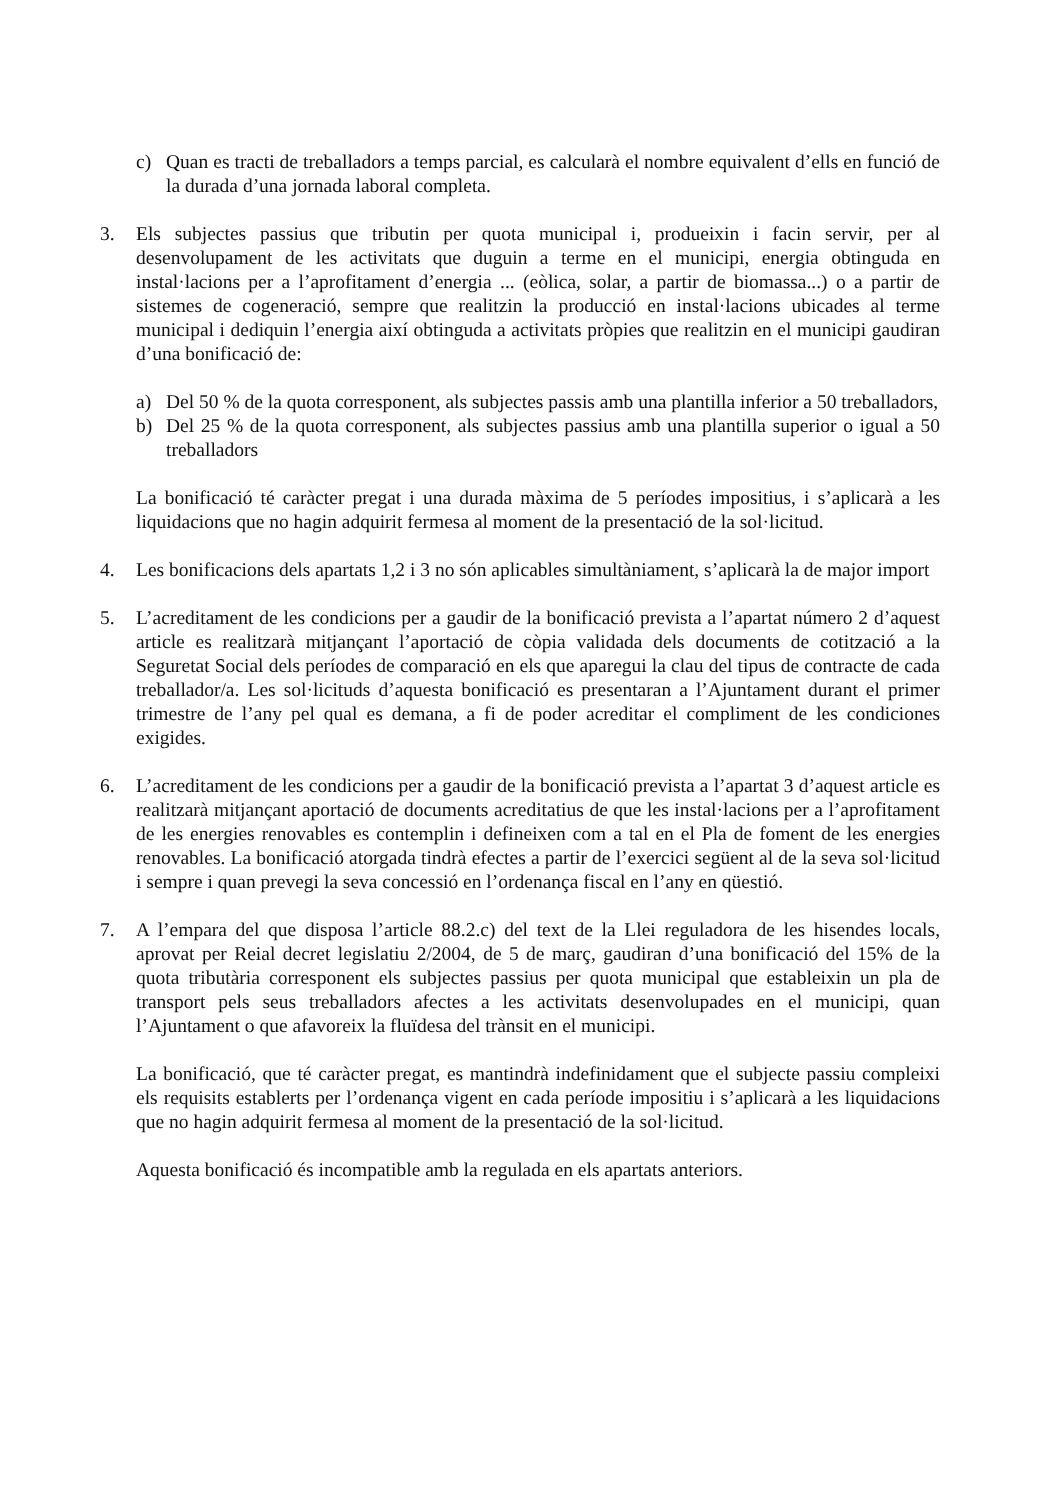c) Quan es tracti de treballadors a temps parcial, es calcularà el nombre equivalent d’ells en funció de la durada d’una jornada laboral completa.
3. Els subjectes passius que tributin per quota municipal i, produeixin i facin servir, per al desenvolupament de les activitats que duguin a terme en el municipi, energia obtinguda en instal·lacions per a l’aprofitament d’energia ... (eòlica, solar, a partir de biomassa...) o a partir de sistemes de cogeneració, sempre que realitzin la producció en instal·lacions ubicades al terme municipal i dediquin l’energia així obtinguda a activitats pròpies que realitzin en el municipi gaudiran d’una bonificació de:
a) Del 50 % de la quota corresponent, als subjectes passis amb una plantilla inferior a 50 treballadors,
b) Del 25 % de la quota corresponent, als subjectes passius amb una plantilla superior o igual a 50 treballadors
La bonificació té caràcter pregat i una durada màxima de 5 períodes impositius, i s’aplicarà a les liquidacions que no hagin adquirit fermesa al moment de la presentació de la sol·licitud.
4. Les bonificacions dels apartats 1,2 i 3 no són aplicables simultàniament, s’aplicarà la de major import
5. L’acreditament de les condicions per a gaudir de la bonificació prevista a l’apartat número 2 d’aquest article es realitzarà mitjançant l’aportació de còpia validada dels documents de cotització a la Seguretat Social dels períodes de comparació en els que aparegui la clau del tipus de contracte de cada treballador/a. Les sol·licituds d’aquesta bonificació es presentaran a l’Ajuntament durant el primer trimestre de l’any pel qual es demana, a fi de poder acreditar el compliment de les condiciones exigides.
6. L’acreditament de les condicions per a gaudir de la bonificació prevista a l’apartat 3 d’aquest article es realitzarà mitjançant aportació de documents acreditatius de que les instal·lacions per a l’aprofitament de les energies renovables es contemplin i defineixen com a tal en el Pla de foment de les energies renovables. La bonificació atorgada tindrà efectes a partir de l’exercici següent al de la seva sol·licitud i sempre i quan prevegi la seva concessió en l’ordenança fiscal en l’any en qüestió.
7. A l’empara del que disposa l’article 88.2.c) del text de la Llei reguladora de les hisendes locals, aprovat per Reial decret legislatiu 2/2004, de 5 de març, gaudiran d’una bonificació del 15% de la quota tributària corresponent els subjectes passius per quota municipal que estableixin un pla de transport pels seus treballadors afectes a les activitats desenvolupades en el municipi, quan l’Ajuntament o que afavoreix la fluïdesa del trànsit en el municipi.
La bonificació, que té caràcter pregat, es mantindrà indefinidament que el subjecte passiu compleixi els requisits establerts per l’ordenança vigent en cada període impositiu i s’aplicarà a les liquidacions que no hagin adquirit fermesa al moment de la presentació de la sol·licitud.
Aquesta bonificació és incompatible amb la regulada en els apartats anteriors.